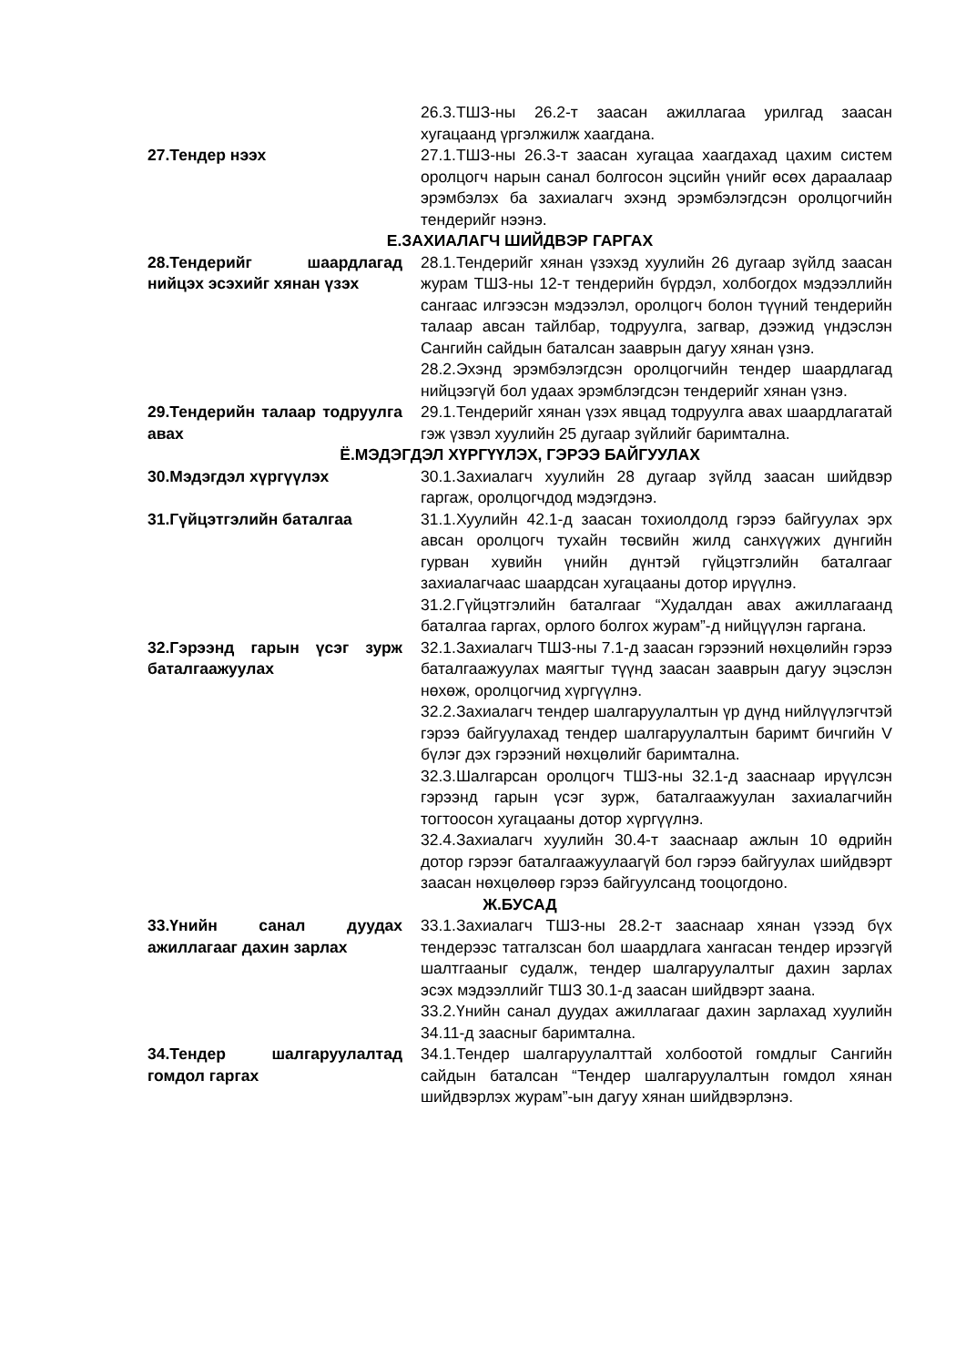| | 26.3.ТШЗ-ны 26.2-т заасан ажиллагаа урилгад заасан хугацаанд үргэлжилж хаагдана. |
| 27.Тендер нээх | 27.1.ТШЗ-ны 26.3-т заасан хугацаа хаагдахад цахим систем оролцогч нарын санал болгосон эцсийн үнийг өсөх дараалаар эрэмбэлэх ба захиалагч эхэнд эрэмбэлэгдсэн оролцогчийн тендерийг нээнэ. |
| Е.ЗАХИАЛАГЧ ШИЙДВЭР ГАРГАХ | |
| 28.Тендерийг шаардлагад нийцэх эсэхийг хянан үзэх | 28.1.Тендерийг хянан үзэхэд хуулийн 26 дугаар зүйлд заасан журам ТШЗ-ны 12-т тендерийн бүрдэл, холбогдох мэдээллийн сангаас илгээсэн мэдээлэл, оролцогч болон түүний тендерийн талаар авсан тайлбар, тодруулга, загвар, дээжид үндэслэн Сангийн сайдын баталсан зааврын дагуу хянан үзнэ. 28.2.Эхэнд эрэмбэлэгдсэн оролцогчийн тендер шаардлагад нийцээгүй бол удаах эрэмблэгдсэн тендерийг хянан үзнэ. |
| 29.Тендерийн талаар тодруулга авах | 29.1.Тендерийг хянан үзэх явцад тодруулга авах шаардлагатай гэж үзвэл хуулийн 25 дугаар зүйлийг баримталнa. |
| Ё.МЭДЭГДЭЛ ХҮРГҮҮЛЭХ, ГЭРЭЭ БАЙГУУЛАХ | |
| 30.Мэдэгдэл хүргүүлэх | 30.1.Захиалагч хуулийн 28 дугаар зүйлд заасан шийдвэр гаргаж, оролцогчдод мэдэгдэнэ. |
| 31.Гүйцэтгэлийн баталгаа | 31.1.Хуулийн 42.1-д заасан тохиолдолд гэрээ байгуулах эрх авсан оролцогч тухайн төсвийн жилд санхүүжих дүнгийн гурван хувийн үнийн дүнтэй гүйцэтгэлийн баталгааг захиалагчаас шаардсан хугацааны дотор ирүүлнэ. 31.2.Гүйцэтгэлийн баталгааг “Худалдан авах ажиллагаанд баталгаа гаргах, орлого болгох журам”-д нийцүүлэн гаргана. |
| 32.Гэрээнд гарын үсэг зурж баталгаажуулах | 32.1.Захиалагч ТШЗ-ны 7.1-д заасан гэрээний нөхцөлийн гэрээ баталгаажуулах маягтыг түүнд заасан зааврын дагуу эцэслэн нөхөж, оролцогчид хүргүүлнэ. 32.2.Захиалагч тендер шалгаруулалтын үр дүнд нийлүүлэгчтэй гэрээ байгуулахад тендер шалгаруулалтын баримт бичгийн V бүлэг дэх гэрээний нөхцөлийг баримтална. 32.3.Шалгарсан оролцогч ТШЗ-ны 32.1-д зааснаар ирүүлсэн гэрээнд гарын үсэг зурж, баталгаажуулан захиалагчийн тогтоосон хугацааны дотор хүргүүлнэ. 32.4.Захиалагч хуулийн 30.4-т зааснаар ажлын 10 өдрийн дотор гэрээг баталгаажуулаагүй бол гэрээ байгуулах шийдвэрт заасан нөхцөлөөр гэрээ байгуулсанд тооцогдоно. |
| Ж.БУСАД | |
| 33.Үнийн санал дуудах ажиллагааг дахин зарлах | 33.1.Захиалагч ТШЗ-ны 28.2-т зааснаар хянан үзээд бүх тендерээс татгалзсан бол шаардлага хангасан тендер ирээгүй шалтгааныг судалж, тендер шалгаруулалтыг дахин зарлах эсэх мэдээллийг ТШЗ 30.1-д заасан шийдвэрт заана. 33.2.Үнийн санал дуудах ажиллагааг дахин зарлахад хуулийн 34.11-д заасныг баримтална. |
| 34.Тендер шалгаруулалтад гомдол гаргах | 34.1.Тендер шалгаруулалттай холбоотой гомдлыг Сангийн сайдын баталсан “Тендер шалгаруулалтын гомдол хянан шийдвэрлэх журам”-ын дагуу хянан шийдвэрлэнэ. |